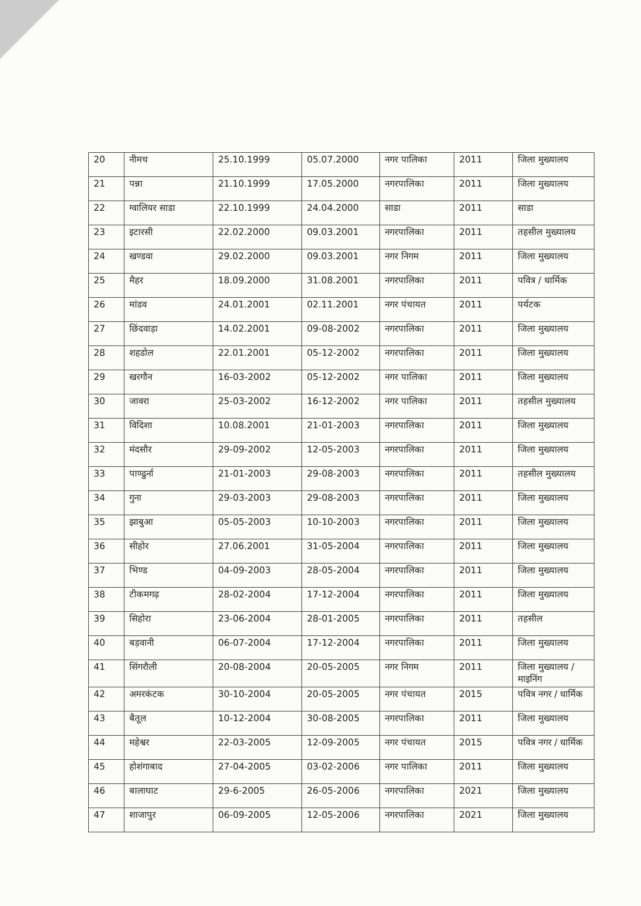| 20 | नीमच | 25.10.1999 | 05.07.2000 | नगर पालिका | 2011 | जिला मुख्यालय |
| 21 | पन्ना | 21.10.1999 | 17.05.2000 | नगरपालिका | 2011 | जिला मुख्यालय |
| 22 | ग्वालियर साडा | 22.10.1999 | 24.04.2000 | साडा | 2011 | साडा |
| 23 | इटारसी | 22.02.2000 | 09.03.2001 | नगरपालिका | 2011 | तहसील मुख्यालय |
| 24 | खण्डवा | 29.02.2000 | 09.03.2001 | नगर निगम | 2011 | जिला मुख्यालय |
| 25 | मैहर | 18.09.2000 | 31.08.2001 | नगरपालिका | 2011 | पवित्र / धार्मिक |
| 26 | मांडव | 24.01.2001 | 02.11.2001 | नगर पंचायत | 2011 | पर्यटक |
| 27 | छिंदवाड़ा | 14.02.2001 | 09-08-2002 | नगरपालिका | 2011 | जिला मुख्यालय |
| 28 | शहडोल | 22.01.2001 | 05-12-2002 | नगरपालिका | 2011 | जिला मुख्यालय |
| 29 | खरगौन | 16-03-2002 | 05-12-2002 | नगर पालिका | 2011 | जिला मुख्यालय |
| 30 | जावरा | 25-03-2002 | 16-12-2002 | नगर पालिका | 2011 | तहसील मुख्यालय |
| 31 | विदिशा | 10.08.2001 | 21-01-2003 | नगरपालिका | 2011 | जिला मुख्यालय |
| 32 | मंदसौर | 29-09-2002 | 12-05-2003 | नगरपालिका | 2011 | जिला मुख्यालय |
| 33 | पाण्ढुर्ना | 21-01-2003 | 29-08-2003 | नगरपालिका | 2011 | तहसील मुख्यालय |
| 34 | गुना | 29-03-2003 | 29-08-2003 | नगरपालिका | 2011 | जिला मुख्यालय |
| 35 | झाबुआ | 05-05-2003 | 10-10-2003 | नगरपालिका | 2011 | जिला मुख्यालय |
| 36 | सीहोर | 27.06.2001 | 31-05-2004 | नगरपालिका | 2011 | जिला मुख्यालय |
| 37 | भिण्ड | 04-09-2003 | 28-05-2004 | नगरपालिका | 2011 | जिला मुख्यालय |
| 38 | टीकमगढ़ | 28-02-2004 | 17-12-2004 | नगरपालिका | 2011 | जिला मुख्यालय |
| 39 | सिहोरा | 23-06-2004 | 28-01-2005 | नगरपालिका | 2011 | तहसील |
| 40 | बड़वानी | 06-07-2004 | 17-12-2004 | नगरपालिका | 2011 | जिला मुख्यालय |
| 41 | सिंगरौली | 20-08-2004 | 20-05-2005 | नगर निगम | 2011 | जिला मुख्यालय / माइनिंग |
| 42 | अमरकंटक | 30-10-2004 | 20-05-2005 | नगर पंचायत | 2015 | पवित्र नगर / धार्मिक |
| 43 | बैतूल | 10-12-2004 | 30-08-2005 | नगरपालिका | 2011 | जिला मुख्यालय |
| 44 | महेश्वर | 22-03-2005 | 12-09-2005 | नगर पंचायत | 2015 | पवित्र नगर / धार्मिक |
| 45 | होशंगाबाद | 27-04-2005 | 03-02-2006 | नगर पालिका | 2011 | जिला मुख्यालय |
| 46 | बालाघाट | 29-6-2005 | 26-05-2006 | नगरपालिका | 2021 | जिला मुख्यालय |
| 47 | शाजापुर | 06-09-2005 | 12-05-2006 | नगरपालिका | 2021 | जिला मुख्यालय |